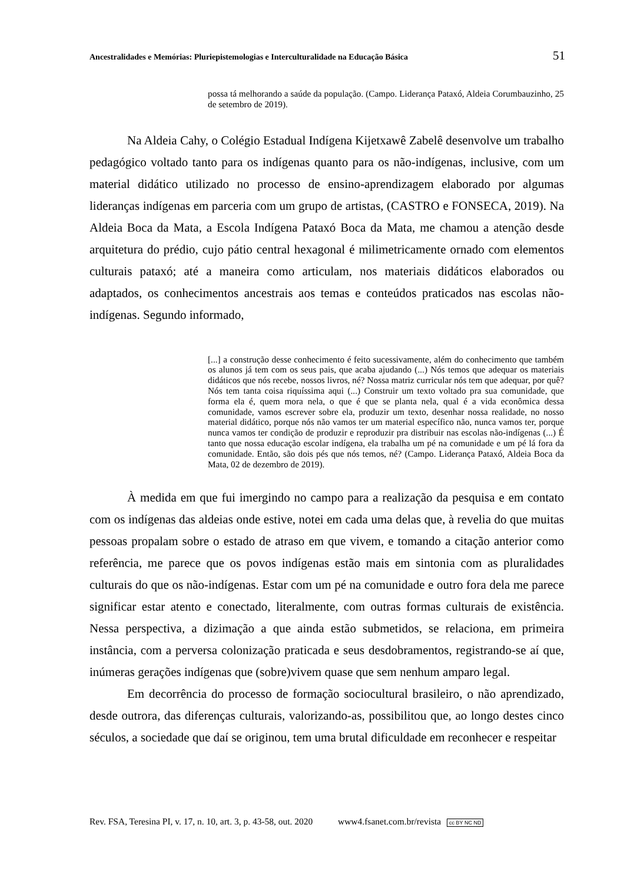Ancestralidades e Memórias: Pluriepistemologias e Interculturalidade na Educação Básica 51
possa tá melhorando a saúde da população. (Campo. Liderança Pataxó, Aldeia Corumbauzinho, 25 de setembro de 2019).
Na Aldeia Cahy, o Colégio Estadual Indígena Kijetxawê Zabelê desenvolve um trabalho pedagógico voltado tanto para os indígenas quanto para os não-indígenas, inclusive, com um material didático utilizado no processo de ensino-aprendizagem elaborado por algumas lideranças indígenas em parceria com um grupo de artistas, (CASTRO e FONSECA, 2019). Na Aldeia Boca da Mata, a Escola Indígena Pataxó Boca da Mata, me chamou a atenção desde arquitetura do prédio, cujo pátio central hexagonal é milimetricamente ornado com elementos culturais pataxó; até a maneira como articulam, nos materiais didáticos elaborados ou adaptados, os conhecimentos ancestrais aos temas e conteúdos praticados nas escolas não-indígenas. Segundo informado,
[...] a construção desse conhecimento é feito sucessivamente, além do conhecimento que também os alunos já tem com os seus pais, que acaba ajudando (...) Nós temos que adequar os materiais didáticos que nós recebe, nossos livros, né? Nossa matriz curricular nós tem que adequar, por quê? Nós tem tanta coisa riquíssima aqui (...) Construir um texto voltado pra sua comunidade, que forma ela é, quem mora nela, o que é que se planta nela, qual é a vida econômica dessa comunidade, vamos escrever sobre ela, produzir um texto, desenhar nossa realidade, no nosso material didático, porque nós não vamos ter um material específico não, nunca vamos ter, porque nunca vamos ter condição de produzir e reproduzir pra distribuir nas escolas não-indígenas (...) É tanto que nossa educação escolar indígena, ela trabalha um pé na comunidade e um pé lá fora da comunidade. Então, são dois pés que nós temos, né? (Campo. Liderança Pataxó, Aldeia Boca da Mata, 02 de dezembro de 2019).
À medida em que fui imergindo no campo para a realização da pesquisa e em contato com os indígenas das aldeias onde estive, notei em cada uma delas que, à revelia do que muitas pessoas propalam sobre o estado de atraso em que vivem, e tomando a citação anterior como referência, me parece que os povos indígenas estão mais em sintonia com as pluralidades culturais do que os não-indígenas. Estar com um pé na comunidade e outro fora dela me parece significar estar atento e conectado, literalmente, com outras formas culturais de existência. Nessa perspectiva, a dizimação a que ainda estão submetidos, se relaciona, em primeira instância, com a perversa colonização praticada e seus desdobramentos, registrando-se aí que, inúmeras gerações indígenas que (sobre)vivem quase que sem nenhum amparo legal.
Em decorrência do processo de formação sociocultural brasileiro, o não aprendizado, desde outrora, das diferenças culturais, valorizando-as, possibilitou que, ao longo destes cinco séculos, a sociedade que daí se originou, tem uma brutal dificuldade em reconhecer e respeitar
Rev. FSA, Teresina PI, v. 17, n. 10, art. 3, p. 43-58, out. 2020 www4.fsanet.com.br/revista cc BY NC ND